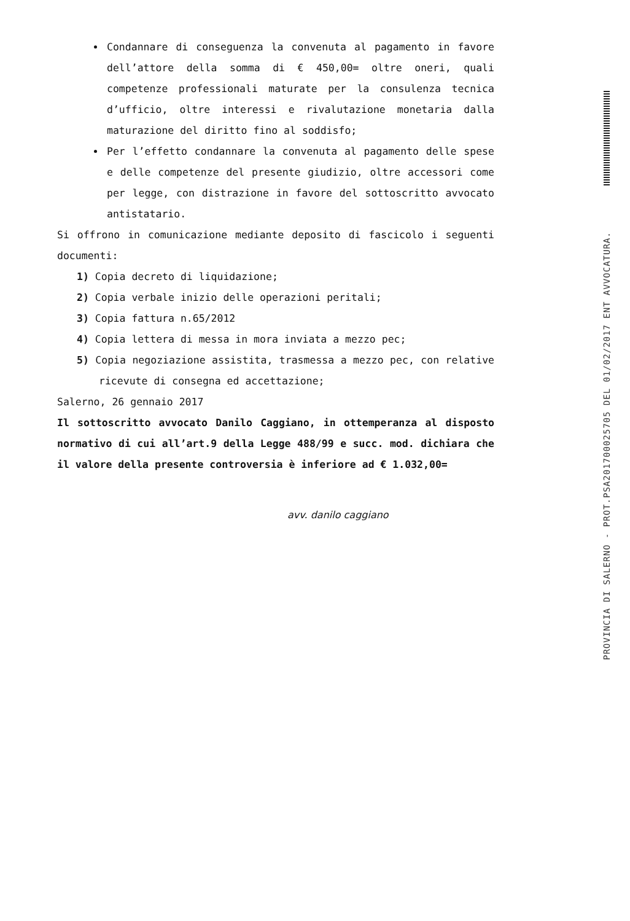Condannare di conseguenza la convenuta al pagamento in favore dell’attore della somma di € 450,00= oltre oneri, quali competenze professionali maturate per la consulenza tecnica d’ufficio, oltre interessi e rivalutazione monetaria dalla maturazione del diritto fino al soddisfo;
Per l’effetto condannare la convenuta al pagamento delle spese e delle competenze del presente giudizio, oltre accessori come per legge, con distrazione in favore del sottoscritto avvocato antistatario.
Si offrono in comunicazione mediante deposito di fascicolo i seguenti documenti:
1) Copia decreto di liquidazione;
2) Copia verbale inizio delle operazioni peritali;
3) Copia fattura n.65/2012
4) Copia lettera di messa in mora inviata a mezzo pec;
5) Copia negoziazione assistita, trasmessa a mezzo pec, con relative ricevute di consegna ed accettazione;
Salerno, 26 gennaio 2017
Il sottoscritto avvocato Danilo Caggiano, in ottemperanza al disposto normativo di cui all’art.9 della Legge 488/99 e succ. mod. dichiara che il valore della presente controversia è inferiore ad € 1.032,00=
avv. danilo caggiano
PROVINCIA DI SALERNO - PROT.PSA201700025705 DEL 01/02/2017 ENT AVVOCATURA.